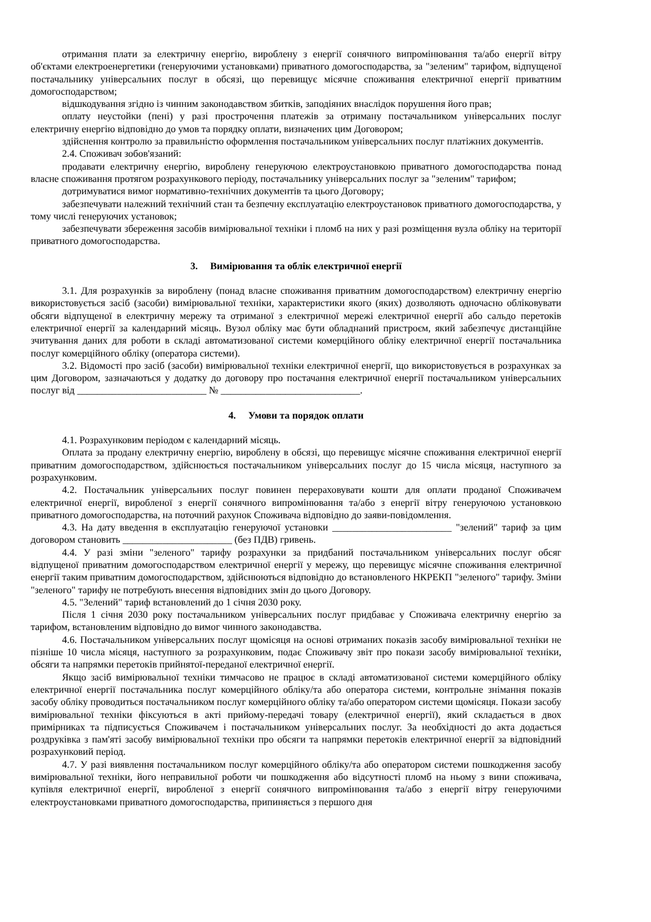отримання плати за електричну енергію, вироблену з енергії сонячного випромінювання та/або енергії вітру об'єктами електроенергетики (генеруючими установками) приватного домогосподарства, за "зеленим" тарифом, відпущеної постачальнику універсальних послуг в обсязі, що перевищує місячне споживання електричної енергії приватним домогосподарством;
відшкодування згідно із чинним законодавством збитків, заподіяних внаслідок порушення його прав;
оплату неустойки (пені) у разі прострочення платежів за отриману постачальником універсальних послуг електричну енергію відповідно до умов та порядку оплати, визначених цим Договором;
здійснення контролю за правильністю оформлення постачальником універсальних послуг платіжних документів.
2.4. Споживач зобов'язаний:
продавати електричну енергію, вироблену генеруючою електроустановкою приватного домогосподарства понад власне споживання протягом розрахункового періоду, постачальнику універсальних послуг за "зеленим" тарифом;
дотримуватися вимог нормативно-технічних документів та цього Договору;
забезпечувати належний технічний стан та безпечну експлуатацію електроустановок приватного домогосподарства, у тому числі генеруючих установок;
забезпечувати збереження засобів вимірювальної техніки і пломб на них у разі розміщення вузла обліку на території приватного домогосподарства.
3. Вимірювання та облік електричної енергії
3.1. Для розрахунків за вироблену (понад власне споживання приватним домогосподарством) електричну енергію використовується засіб (засоби) вимірювальної техніки, характеристики якого (яких) дозволяють одночасно обліковувати обсяги відпущеної в електричну мережу та отриманої з електричної мережі електричної енергії або сальдо перетоків електричної енергії за календарний місяць. Вузол обліку має бути обладнаний пристроєм, який забезпечує дистанційне зчитування даних для роботи в складі автоматизованої системи комерційного обліку електричної енергії постачальника послуг комерційного обліку (оператора системи).
3.2. Відомості про засіб (засоби) вимірювальної техніки електричної енергії, що використовується в розрахунках за цим Договором, зазначаються у додатку до договору про постачання електричної енергії постачальником універсальних послуг від __________________________ № ____________________________.
4. Умови та порядок оплати
4.1. Розрахунковим періодом є календарний місяць.
Оплата за продану електричну енергію, вироблену в обсязі, що перевищує місячне споживання електричної енергії приватним домогосподарством, здійснюється постачальником універсальних послуг до 15 числа місяця, наступного за розрахунковим.
4.2. Постачальник універсальних послуг повинен перераховувати кошти для оплати проданої Споживачем електричної енергії, виробленої з енергії сонячного випромінювання та/або з енергії вітру генеруючою установкою приватного домогосподарства, на поточний рахунок Споживача відповідно до заяви-повідомлення.
4.3. На дату введення в експлуатацію генеруючої установки ________________________ "зелений" тариф за цим договором становить ______________________ (без ПДВ) гривень.
4.4. У разі зміни "зеленого" тарифу розрахунки за придбаний постачальником універсальних послуг обсяг відпущеної приватним домогосподарством електричної енергії у мережу, що перевищує місячне споживання електричної енергії таким приватним домогосподарством, здійснюються відповідно до встановленого НКРЕКП "зеленого" тарифу. Зміни "зеленого" тарифу не потребують внесення відповідних змін до цього Договору.
4.5. "Зелений" тариф встановлений до 1 січня 2030 року.
Після 1 січня 2030 року постачальником універсальних послуг придбаває у Споживача електричну енергію за тарифом, встановленим відповідно до вимог чинного законодавства.
4.6. Постачальником універсальних послуг щомісяця на основі отриманих показів засобу вимірювальної техніки не пізніше 10 числа місяця, наступного за розрахунковим, подає Споживачу звіт про покази засобу вимірювальної техніки, обсяги та напрямки перетоків прийнятої-переданої електричної енергії.
Якщо засіб вимірювальної техніки тимчасово не працює в складі автоматизованої системи комерційного обліку електричної енергії постачальника послуг комерційного обліку/та або оператора системи, контрольне знімання показів засобу обліку проводиться постачальником послуг комерційного обліку та/або оператором системи щомісяця. Покази засобу вимірювальної техніки фіксуються в акті прийому-передачі товару (електричної енергії), який складається в двох примірниках та підписується Споживачем і постачальником універсальних послуг. За необхідності до акта додається роздруківка з пам'яті засобу вимірювальної техніки про обсяги та напрямки перетоків електричної енергії за відповідний розрахунковий період.
4.7. У разі виявлення постачальником послуг комерційного обліку/та або оператором системи пошкодження засобу вимірювальної техніки, його неправильної роботи чи пошкодження або відсутності пломб на ньому з вини споживача, купівля електричної енергії, виробленої з енергії сонячного випромінювання та/або з енергії вітру генеруючими електроустановками приватного домогосподарства, припиняється з першого дня